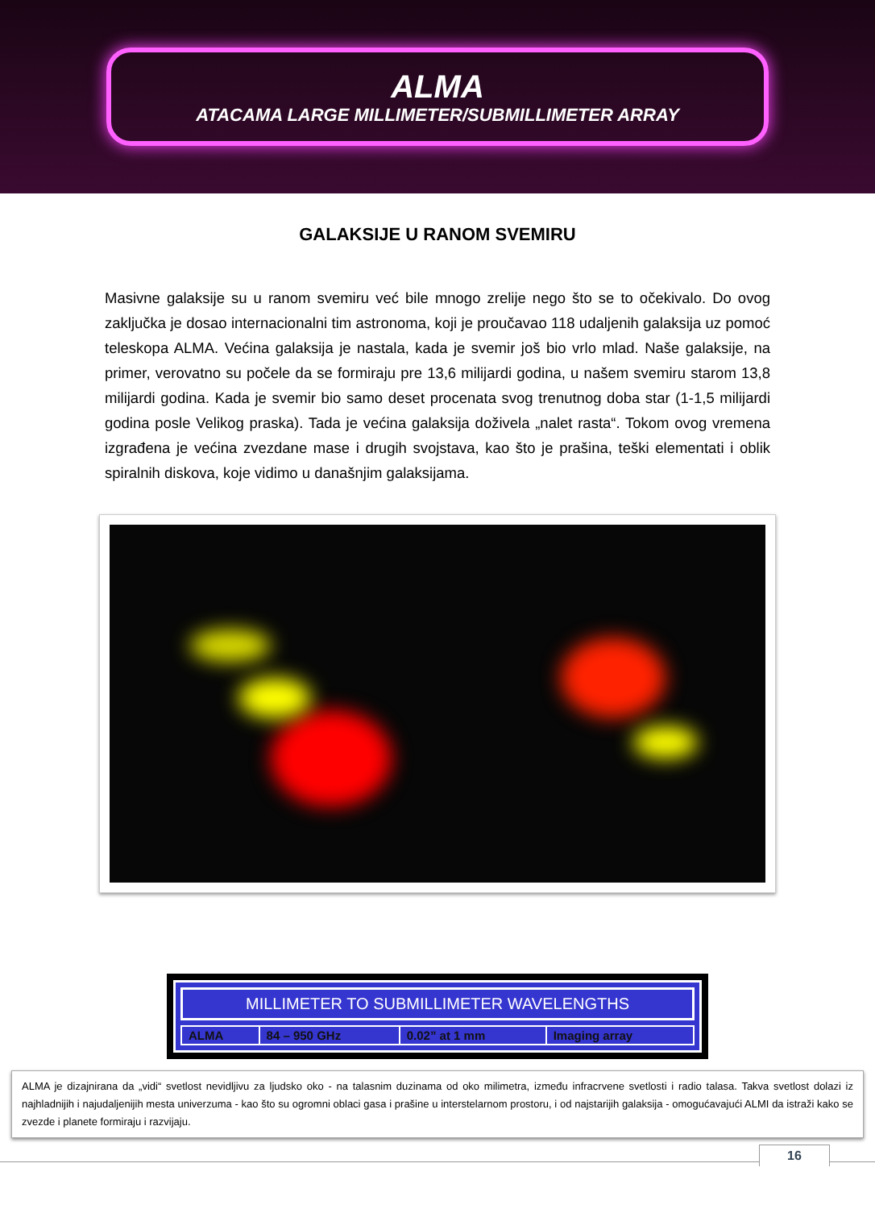ALMA
ATACAMA LARGE MILLIMETER/SUBMILLIMETER ARRAY
GALAKSIJE U RANOM SVEMIRU
Masivne galaksije su u ranom svemiru već bile mnogo zrelije nego što se to očekivalo. Do ovog zaključka je dosao internacionalni tim astronoma, koji je proučavao 118 udaljenih galaksija uz pomoć teleskopa ALMA. Većina galaksija je nastala, kada je svemir još bio vrlo mlad. Naše galaksije, na primer, verovatno su počele da se formiraju pre 13,6 milijardi godina, u našem svemiru starom 13,8 milijardi godina. Kada je svemir bio samo deset procenata svog trenutnog doba star (1-1,5 milijardi godina posle Velikog praska). Tada je većina galaksija doživela „nalet rasta“. Tokom ovog vremena izgrađena je većina zvezdane mase i drugih svojstava, kao što je prašina, teški elementati i oblik spiralnih diskova, koje vidimo u današnjim galaksijama.
MILLIMETER TO SUBMILLIMETER WAVELENGTHS
| ALMA | 84 – 950 GHz | 0.02” at 1 mm | Imaging array |
ALMA je dizajnirana da „vidi“ svetlost nevidljivu za ljudsko oko - na talasnim duzinama od oko milimetra, između infracrvene svetlosti i radio talasa. Takva svetlost dolazi iz najhladnijih i najudaljenijih mesta univerzuma - kao što su ogromni oblaci gasa i prašine u interstelarnom prostoru, i od najstarijih galaksija - omogućavajući ALMI da istraži kako se zvezde i planete formiraju i razvijaju.
16